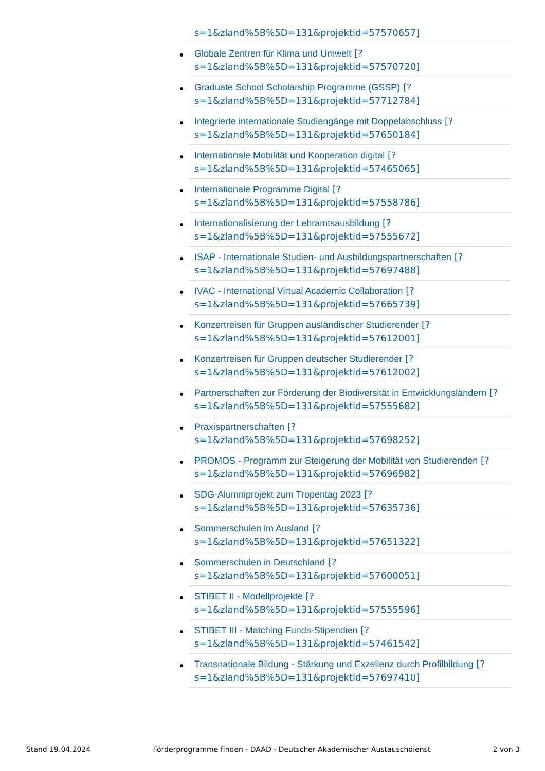s=1&zland%5B%5D=131&projektid=57570657]
Globale Zentren für Klima und Umwelt [?
s=1&zland%5B%5D=131&projektid=57570720]
Graduate School Scholarship Programme (GSSP) [?
s=1&zland%5B%5D=131&projektid=57712784]
Integrierte internationale Studiengänge mit Doppelabschluss [?
s=1&zland%5B%5D=131&projektid=57650184]
Internationale Mobilität und Kooperation digital [?
s=1&zland%5B%5D=131&projektid=57465065]
Internationale Programme Digital [?
s=1&zland%5B%5D=131&projektid=57558786]
Internationalisierung der Lehramtsausbildung [?
s=1&zland%5B%5D=131&projektid=57555672]
ISAP - Internationale Studien- und Ausbildungspartnerschaften [?
s=1&zland%5B%5D=131&projektid=57697488]
IVAC - International Virtual Academic Collaboration [?
s=1&zland%5B%5D=131&projektid=57665739]
Konzertreisen für Gruppen ausländischer Studierender [?
s=1&zland%5B%5D=131&projektid=57612001]
Konzertreisen für Gruppen deutscher Studierender [?
s=1&zland%5B%5D=131&projektid=57612002]
Partnerschaften zur Förderung der Biodiversität in Entwicklungsländern [?
s=1&zland%5B%5D=131&projektid=57555682]
Praxispartnerschaften [?
s=1&zland%5B%5D=131&projektid=57698252]
PROMOS - Programm zur Steigerung der Mobilität von Studierenden [?
s=1&zland%5B%5D=131&projektid=57696982]
SDG-Alumniprojekt zum Tropentag 2023 [?
s=1&zland%5B%5D=131&projektid=57635736]
Sommerschulen im Ausland [?
s=1&zland%5B%5D=131&projektid=57651322]
Sommerschulen in Deutschland [?
s=1&zland%5B%5D=131&projektid=57600051]
STIBET II - Modellprojekte [?
s=1&zland%5B%5D=131&projektid=57555596]
STIBET III - Matching Funds-Stipendien [?
s=1&zland%5B%5D=131&projektid=57461542]
Transnationale Bildung - Stärkung und Exzellenz durch Profilbildung [?
s=1&zland%5B%5D=131&projektid=57697410]
Stand 19.04.2024 Förderprogramme finden - DAAD - Deutscher Akademischer Austauschdienst 2 von 3